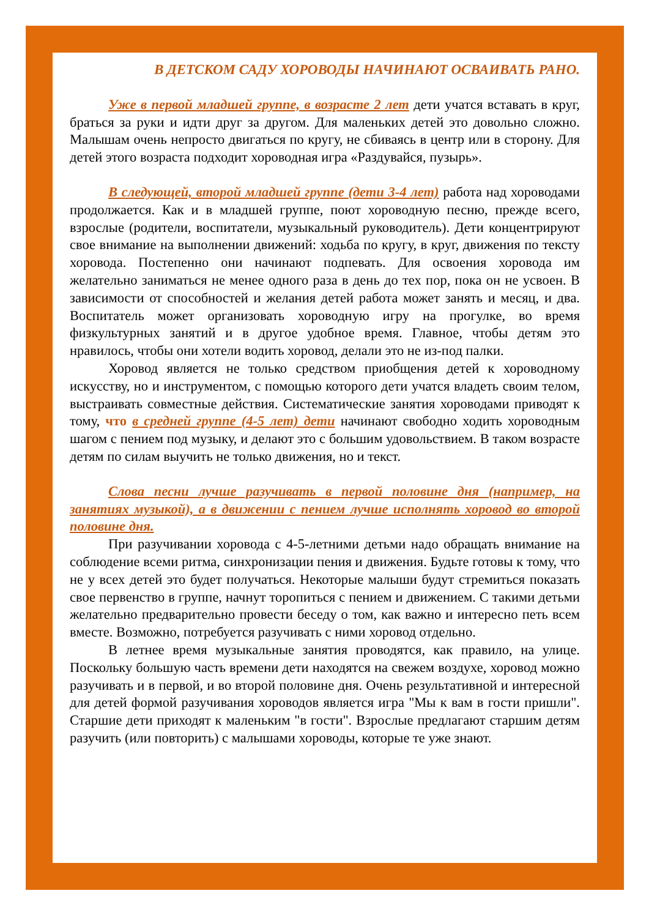В ДЕТСКОМ САДУ ХОРОВОДЫ НАЧИНАЮТ ОСВАИВАТЬ РАНО.
Уже в первой младшей группе, в возрасте 2 лет дети учатся вставать в круг, браться за руки и идти друг за другом. Для маленьких детей это довольно сложно. Малышам очень непросто двигаться по кругу, не сбиваясь в центр или в сторону. Для детей этого возраста подходит хороводная игра «Раздувайся, пузырь».
В следующей, второй младшей группе (дети 3-4 лет) работа над хороводами продолжается. Как и в младшей группе, поют хороводную песню, прежде всего, взрослые (родители, воспитатели, музыкальный руководитель). Дети концентрируют свое внимание на выполнении движений: ходьба по кругу, в круг, движения по тексту хоровода. Постепенно они начинают подпевать. Для освоения хоровода им желательно заниматься не менее одного раза в день до тех пор, пока он не усвоен. В зависимости от способностей и желания детей работа может занять и месяц, и два. Воспитатель может организовать хороводную игру на прогулке, во время физкультурных занятий и в другое удобное время. Главное, чтобы детям это нравилось, чтобы они хотели водить хоровод, делали это не из-под палки.
Хоровод является не только средством приобщения детей к хороводному искусству, но и инструментом, с помощью которого дети учатся владеть своим телом, выстраивать совместные действия. Систематические занятия хороводами приводят к тому, что в средней группе (4-5 лет) дети начинают свободно ходить хороводным шагом с пением под музыку, и делают это с большим удовольствием. В таком возрасте детям по силам выучить не только движения, но и текст.
Слова песни лучше разучивать в первой половине дня (например, на занятиях музыкой), а в движении с пением лучше исполнять хоровод во второй половине дня.
При разучивании хоровода с 4-5-летними детьми надо обращать внимание на соблюдение всеми ритма, синхронизации пения и движения. Будьте готовы к тому, что не у всех детей это будет получаться. Некоторые малыши будут стремиться показать свое первенство в группе, начнут торопиться с пением и движением. С такими детьми желательно предварительно провести беседу о том, как важно и интересно петь всем вместе. Возможно, потребуется разучивать с ними хоровод отдельно.
В летнее время музыкальные занятия проводятся, как правило, на улице. Поскольку большую часть времени дети находятся на свежем воздухе, хоровод можно разучивать и в первой, и во второй половине дня. Очень результативной и интересной для детей формой разучивания хороводов является игра "Мы к вам в гости пришли". Старшие дети приходят к маленьким "в гости". Взрослые предлагают старшим детям разучить (или повторить) с малышами хороводы, которые те уже знают.